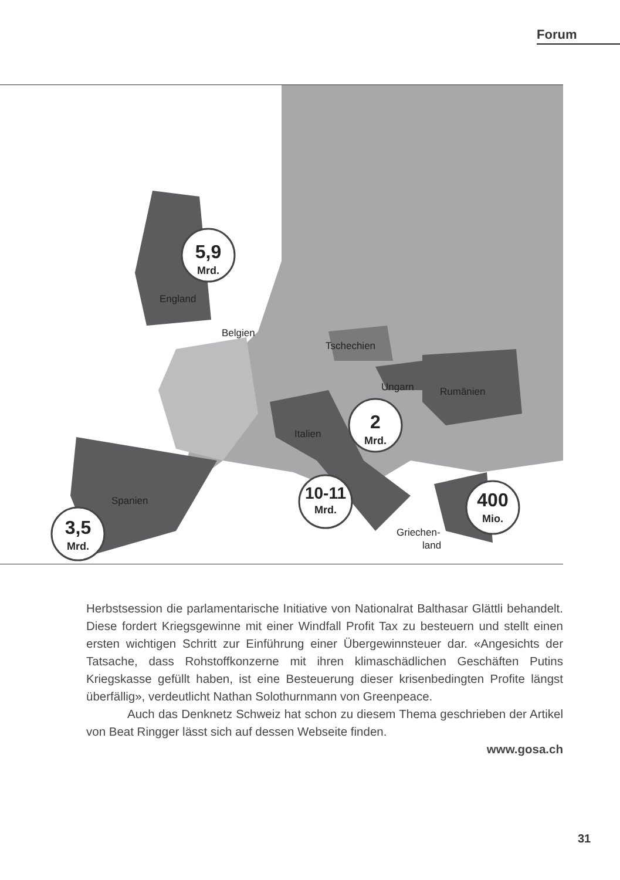Forum
England
Belgien
Tschechien
Ungarn
Rumänien
Italien
Spanien
Griechen-
land
5,9
Mrd.
2
Mrd.
10-11
Mrd.
400
Mio.
3,5
Mrd.
Herbstsession die parlamentarische Initiative von Nationalrat Balthasar Glättli behandelt. Diese fordert Kriegsgewinne mit einer Windfall Profit Tax zu besteu­ern und stellt einen ersten wichtigen Schritt zur Einführung einer Übergewinn­steuer dar. «Angesichts der Tatsache, dass Rohstoffkonzerne mit ihren klima­schädlichen Geschäften Putins Kriegskasse gefüllt haben, ist eine Besteuerung dieser krisenbedingten Profite längst überfällig», verdeutlicht Nathan Solothurn­mann von Greenpeace.
Auch das Denknetz Schweiz hat schon zu diesem Thema geschrieben der Artikel von Beat Ringger lässt sich auf dessen Webseite finden.
www.gosa.ch
31